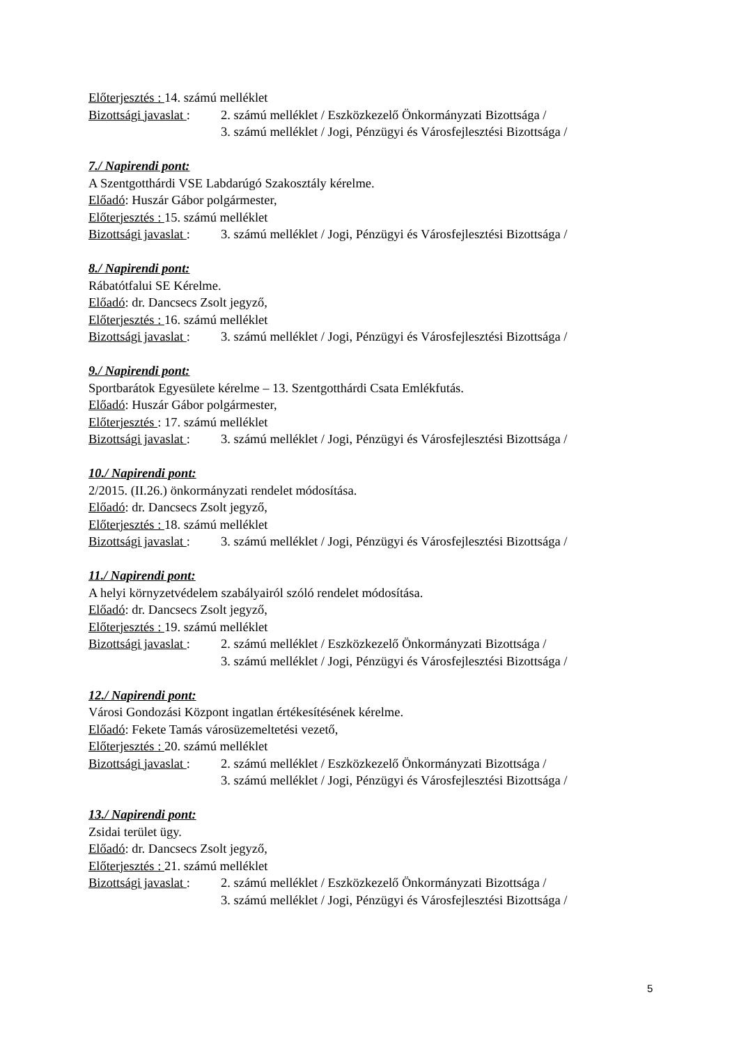Előterjesztés : 14. számú melléklet
Bizottsági javaslat : 2. számú melléklet / Eszközkezelő Önkormányzati Bizottsága /
3. számú melléklet / Jogi, Pénzügyi és Városfejlesztési Bizottsága /
7./ Napirendi pont:
A Szentgotthárdi VSE Labdarúgó Szakosztály kérelme.
Előadó: Huszár Gábor polgármester,
Előterjesztés : 15. számú melléklet
Bizottsági javaslat : 3. számú melléklet / Jogi, Pénzügyi és Városfejlesztési Bizottsága /
8./ Napirendi pont:
Rábatótfalui SE Kérelme.
Előadó: dr. Dancsecs Zsolt jegyző,
Előterjesztés : 16. számú melléklet
Bizottsági javaslat : 3. számú melléklet / Jogi, Pénzügyi és Városfejlesztési Bizottsága /
9./ Napirendi pont:
Sportbarátok Egyesülete kérelme – 13. Szentgotthárdi Csata Emlékfutás.
Előadó: Huszár Gábor polgármester,
Előterjesztés : 17. számú melléklet
Bizottsági javaslat : 3. számú melléklet / Jogi, Pénzügyi és Városfejlesztési Bizottsága /
10./ Napirendi pont:
2/2015. (II.26.) önkormányzati rendelet módosítása.
Előadó: dr. Dancsecs Zsolt jegyző,
Előterjesztés : 18. számú melléklet
Bizottsági javaslat : 3. számú melléklet / Jogi, Pénzügyi és Városfejlesztési Bizottsága /
11./ Napirendi pont:
A helyi környzetvédelem szabályairól szóló rendelet módosítása.
Előadó: dr. Dancsecs Zsolt jegyző,
Előterjesztés : 19. számú melléklet
Bizottsági javaslat : 2. számú melléklet / Eszközkezelő Önkormányzati Bizottsága /
3. számú melléklet / Jogi, Pénzügyi és Városfejlesztési Bizottsága /
12./ Napirendi pont:
Városi Gondozási Központ ingatlan értékesítésének kérelme.
Előadó: Fekete Tamás városüzemeltetési vezető,
Előterjesztés : 20. számú melléklet
Bizottsági javaslat : 2. számú melléklet / Eszközkezelő Önkormányzati Bizottsága /
3. számú melléklet / Jogi, Pénzügyi és Városfejlesztési Bizottsága /
13./ Napirendi pont:
Zsidai terület ügy.
Előadó: dr. Dancsecs Zsolt jegyző,
Előterjesztés : 21. számú melléklet
Bizottsági javaslat : 2. számú melléklet / Eszközkezelő Önkormányzati Bizottsága /
3. számú melléklet / Jogi, Pénzügyi és Városfejlesztési Bizottsága /
5